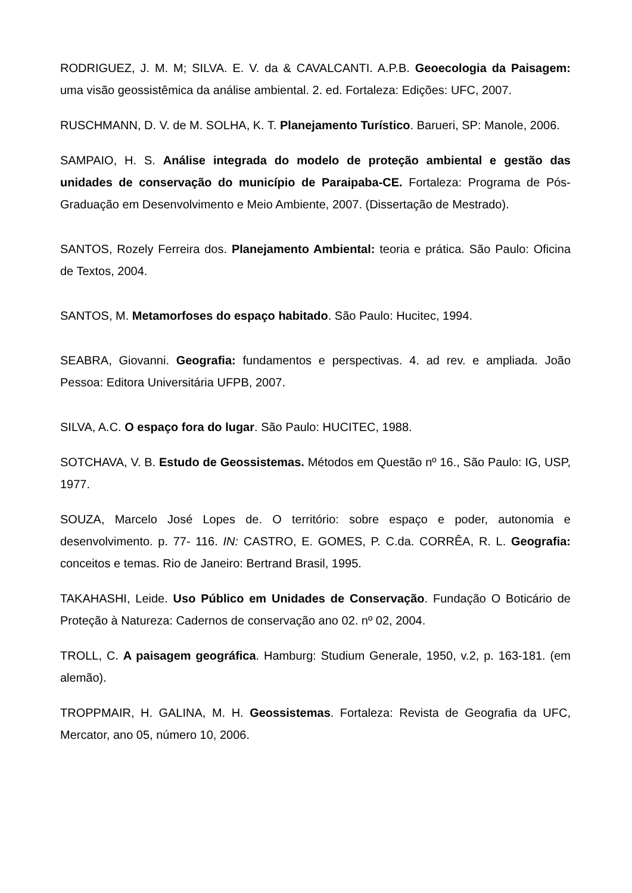RODRIGUEZ, J. M. M; SILVA. E. V. da & CAVALCANTI. A.P.B. Geoecologia da Paisagem: uma visão geossistêmica da análise ambiental. 2. ed. Fortaleza: Edições: UFC, 2007.
RUSCHMANN, D. V. de M. SOLHA, K. T. Planejamento Turístico. Barueri, SP: Manole, 2006.
SAMPAIO, H. S. Análise integrada do modelo de proteção ambiental e gestão das unidades de conservação do município de Paraipaba-CE. Fortaleza: Programa de Pós-Graduação em Desenvolvimento e Meio Ambiente, 2007. (Dissertação de Mestrado).
SANTOS, Rozely Ferreira dos. Planejamento Ambiental: teoria e prática. São Paulo: Oficina de Textos, 2004.
SANTOS, M. Metamorfoses do espaço habitado. São Paulo: Hucitec, 1994.
SEABRA, Giovanni. Geografia: fundamentos e perspectivas. 4. ad rev. e ampliada. João Pessoa: Editora Universitária UFPB, 2007.
SILVA, A.C. O espaço fora do lugar. São Paulo: HUCITEC, 1988.
SOTCHAVA, V. B. Estudo de Geossistemas. Métodos em Questão nº 16., São Paulo: IG, USP, 1977.
SOUZA, Marcelo José Lopes de. O território: sobre espaço e poder, autonomia e desenvolvimento. p. 77- 116. IN: CASTRO, E. GOMES, P. C.da. CORRÊA, R. L. Geografia: conceitos e temas. Rio de Janeiro: Bertrand Brasil, 1995.
TAKAHASHI, Leide. Uso Público em Unidades de Conservação. Fundação O Boticário de Proteção à Natureza: Cadernos de conservação ano 02. nº 02, 2004.
TROLL, C. A paisagem geográfica. Hamburg: Studium Generale, 1950, v.2, p. 163-181. (em alemão).
TROPPMAIR, H. GALINA, M. H. Geossistemas. Fortaleza: Revista de Geografia da UFC, Mercator, ano 05, número 10, 2006.